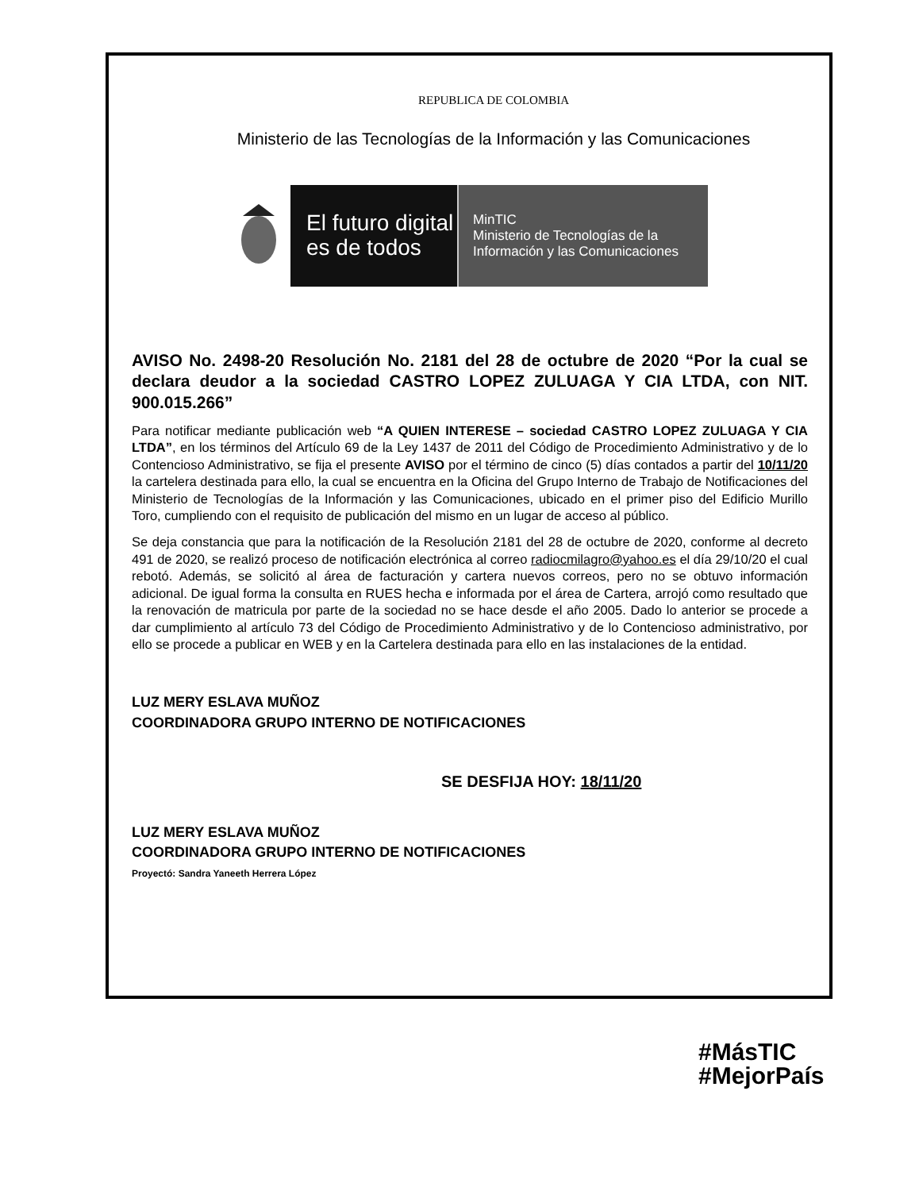REPUBLICA DE COLOMBIA
Ministerio de las Tecnologías de la Información y las Comunicaciones
El futuro digital
es de todos
MinTIC
Ministerio de Tecnologías de la
Información y las Comunicaciones
AVISO No. 2498-20 Resolución No. 2181 del 28 de octubre de 2020 “Por la cual se declara deudor a la sociedad CASTRO LOPEZ ZULUAGA Y CIA LTDA, con NIT. 900.015.266”
Para notificar mediante publicación web “A QUIEN INTERESE – sociedad CASTRO LOPEZ ZULUAGA Y CIA LTDA”, en los términos del Artículo 69 de la Ley 1437 de 2011 del Código de Procedimiento Administrativo y de lo Contencioso Administrativo, se fija el presente AVISO por el término de cinco (5) días contados a partir del 10/11/20 la cartelera destinada para ello, la cual se encuentra en la Oficina del Grupo Interno de Trabajo de Notificaciones del Ministerio de Tecnologías de la Información y las Comunicaciones, ubicado en el primer piso del Edificio Murillo Toro, cumpliendo con el requisito de publicación del mismo en un lugar de acceso al público.
Se deja constancia que para la notificación de la Resolución 2181 del 28 de octubre de 2020, conforme al decreto 491 de 2020, se realizó proceso de notificación electrónica al correo radiocmilagro@yahoo.es el día 29/10/20 el cual rebotó. Además, se solicitó al área de facturación y cartera nuevos correos, pero no se obtuvo información adicional. De igual forma la consulta en RUES hecha e informada por el área de Cartera, arrojó como resultado que la renovación de matricula por parte de la sociedad no se hace desde el año 2005. Dado lo anterior se procede a dar cumplimiento al artículo 73 del Código de Procedimiento Administrativo y de lo Contencioso administrativo, por ello se procede a publicar en WEB y en la Cartelera destinada para ello en las instalaciones de la entidad.
LUZ MERY ESLAVA MUÑOZ
COORDINADORA GRUPO INTERNO DE NOTIFICACIONES
SE DESFIJA HOY: 18/11/20
LUZ MERY ESLAVA MUÑOZ
COORDINADORA GRUPO INTERNO DE NOTIFICACIONES
Proyectó: Sandra Yaneeth Herrera López
#MásTIC
#MejorPaís